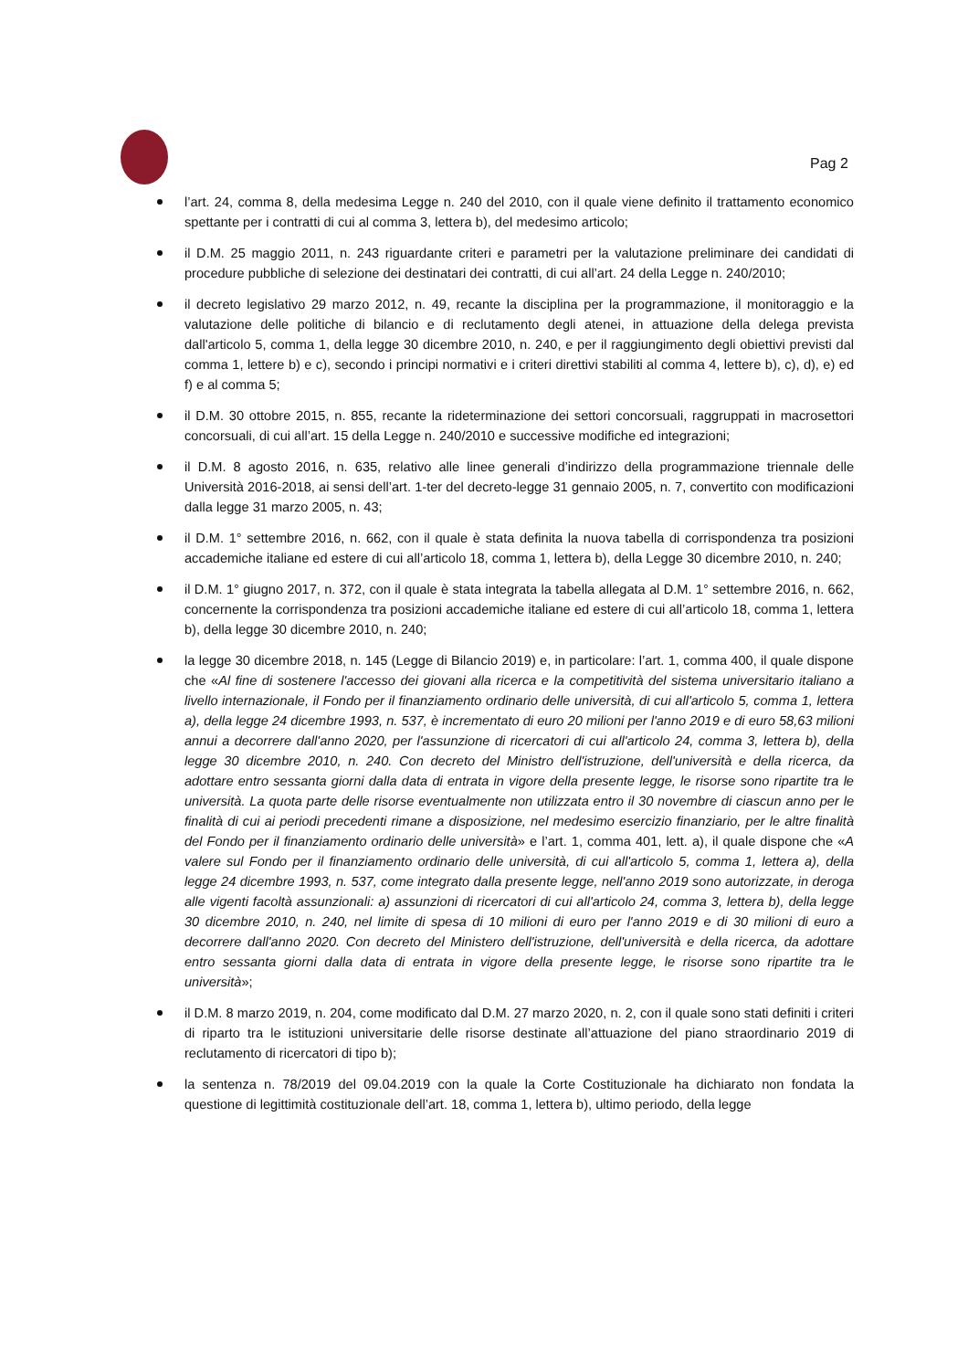Pag 2
l’art. 24, comma 8, della medesima Legge n. 240 del 2010, con il quale viene definito il trattamento economico spettante per i contratti di cui al comma 3, lettera b), del medesimo articolo;
il D.M. 25 maggio 2011, n. 243 riguardante criteri e parametri per la valutazione preliminare dei candidati di procedure pubbliche di selezione dei destinatari dei contratti, di cui all’art. 24 della Legge n. 240/2010;
il decreto legislativo 29 marzo 2012, n. 49, recante la disciplina per la programmazione, il monitoraggio e la valutazione delle politiche di bilancio e di reclutamento degli atenei, in attuazione della delega prevista dall'articolo 5, comma 1, della legge 30 dicembre 2010, n. 240, e per il raggiungimento degli obiettivi previsti dal comma 1, lettere b) e c), secondo i principi normativi e i criteri direttivi stabiliti al comma 4, lettere b), c), d), e) ed f) e al comma 5;
il D.M. 30 ottobre 2015, n. 855, recante la rideterminazione dei settori concorsuali, raggruppati in macrosettori concorsuali, di cui all’art. 15 della Legge n. 240/2010 e successive modifiche ed integrazioni;
il D.M. 8 agosto 2016, n. 635, relativo alle linee generali d’indirizzo della programmazione triennale delle Università 2016-2018, ai sensi dell’art. 1-ter del decreto-legge 31 gennaio 2005, n. 7, convertito con modificazioni dalla legge 31 marzo 2005, n. 43;
il D.M. 1° settembre 2016, n. 662, con il quale è stata definita la nuova tabella di corrispondenza tra posizioni accademiche italiane ed estere di cui all’articolo 18, comma 1, lettera b), della Legge 30 dicembre 2010, n. 240;
il D.M. 1° giugno 2017, n. 372, con il quale è stata integrata la tabella allegata al D.M. 1° settembre 2016, n. 662, concernente la corrispondenza tra posizioni accademiche italiane ed estere di cui all’articolo 18, comma 1, lettera b), della legge 30 dicembre 2010, n. 240;
la legge 30 dicembre 2018, n. 145 (Legge di Bilancio 2019) e, in particolare: l’art. 1, comma 400, il quale dispone che «Al fine di sostenere l'accesso dei giovani alla ricerca e la competitività del sistema universitario italiano a livello internazionale, il Fondo per il finanziamento ordinario delle università, di cui all'articolo 5, comma 1, lettera a), della legge 24 dicembre 1993, n. 537, è incrementato di euro 20 milioni per l'anno 2019 e di euro 58,63 milioni annui a decorrere dall'anno 2020, per l'assunzione di ricercatori di cui all'articolo 24, comma 3, lettera b), della legge 30 dicembre 2010, n. 240. Con decreto del Ministro dell'istruzione, dell'università e della ricerca, da adottare entro sessanta giorni dalla data di entrata in vigore della presente legge, le risorse sono ripartite tra le università. La quota parte delle risorse eventualmente non utilizzata entro il 30 novembre di ciascun anno per le finalità di cui ai periodi precedenti rimane a disposizione, nel medesimo esercizio finanziario, per le altre finalità del Fondo per il finanziamento ordinario delle università» e l’art. 1, comma 401, lett. a), il quale dispone che «A valere sul Fondo per il finanziamento ordinario delle università, di cui all'articolo 5, comma 1, lettera a), della legge 24 dicembre 1993, n. 537, come integrato dalla presente legge, nell'anno 2019 sono autorizzate, in deroga alle vigenti facoltà assunzionali: a) assunzioni di ricercatori di cui all'articolo 24, comma 3, lettera b), della legge 30 dicembre 2010, n. 240, nel limite di spesa di 10 milioni di euro per l'anno 2019 e di 30 milioni di euro a decorrere dall'anno 2020. Con decreto del Ministero dell'istruzione, dell'università e della ricerca, da adottare entro sessanta giorni dalla data di entrata in vigore della presente legge, le risorse sono ripartite tra le università»;
il D.M. 8 marzo 2019, n. 204, come modificato dal D.M. 27 marzo 2020, n. 2, con il quale sono stati definiti i criteri di riparto tra le istituzioni universitarie delle risorse destinate all’attuazione del piano straordinario 2019 di reclutamento di ricercatori di tipo b);
la sentenza n. 78/2019 del 09.04.2019 con la quale la Corte Costituzionale ha dichiarato non fondata la questione di legittimità costituzionale dell’art. 18, comma 1, lettera b), ultimo periodo, della legge